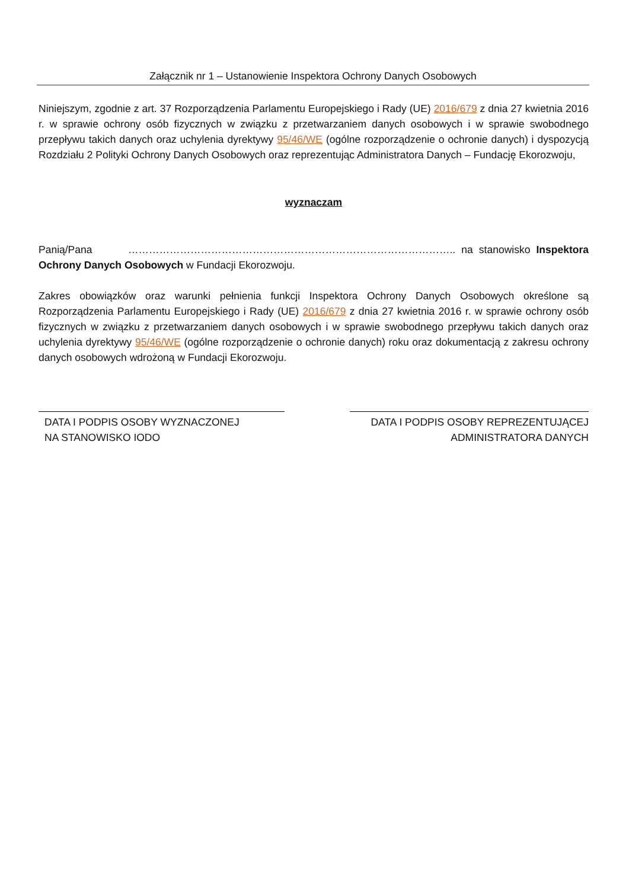Załącznik nr 1 – Ustanowienie Inspektora Ochrony Danych Osobowych
Niniejszym, zgodnie z art. 37 Rozporządzenia Parlamentu Europejskiego i Rady (UE) 2016/679 z dnia 27 kwietnia 2016 r. w sprawie ochrony osób fizycznych w związku z przetwarzaniem danych osobowych i w sprawie swobodnego przepływu takich danych oraz uchylenia dyrektywy 95/46/WE (ogólne rozporządzenie o ochronie danych) i dyspozycją Rozdziału 2 Polityki Ochrony Danych Osobowych oraz reprezentując Administratora Danych – Fundację Ekorozwoju,
wyznaczam
Panią/Pana ………………………………………………………………………………….. na stanowisko Inspektora Ochrony Danych Osobowych w Fundacji Ekorozwoju.
Zakres obowiązków oraz warunki pełnienia funkcji Inspektora Ochrony Danych Osobowych określone są Rozporządzenia Parlamentu Europejskiego i Rady (UE) 2016/679 z dnia 27 kwietnia 2016 r. w sprawie ochrony osób fizycznych w związku z przetwarzaniem danych osobowych i w sprawie swobodnego przepływu takich danych oraz uchylenia dyrektywy 95/46/WE (ogólne rozporządzenie o ochronie danych) roku oraz dokumentacją z zakresu ochrony danych osobowych wdrożoną w Fundacji Ekorozwoju.
DATA I PODPIS OSOBY WYZNACZONEJ
NA STANOWISKO IODO
DATA I PODPIS OSOBY REPREZENTUJĄCEJ
ADMINISTRATORA DANYCH